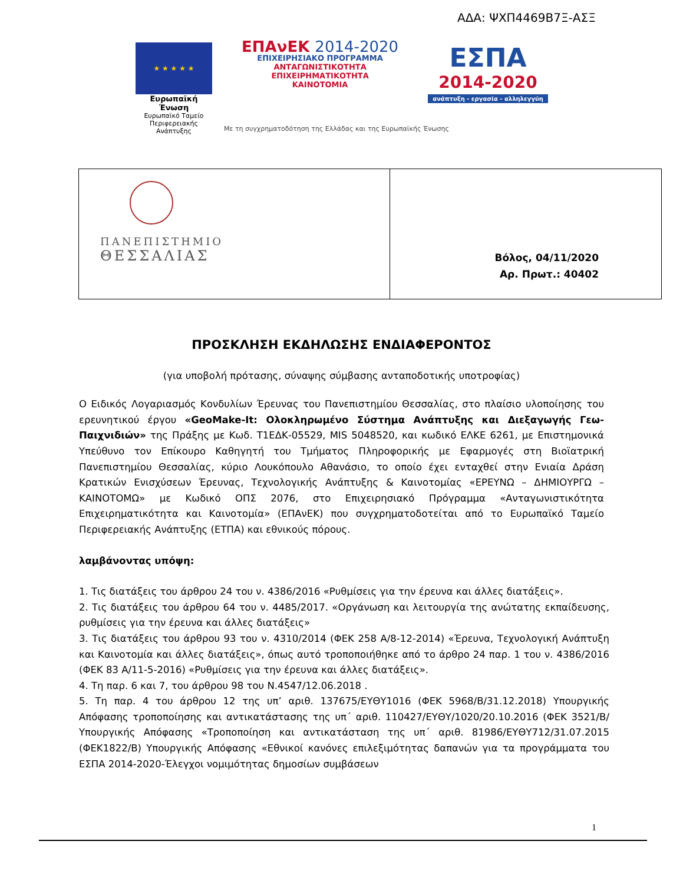ΑΔΑ: ΨΧΠ4469Β7Ξ-ΑΣΞ
★ ★ ★ ★ ★
Ευρωπαϊκή Ένωση
Ευρωπαϊκό Ταμείο
Περιφερειακής Ανάπτυξης
ΕΠΑνΕΚ 2014-2020
ΕΠΙΧΕΙΡΗΣΙΑΚΟ ΠΡΟΓΡΑΜΜΑ
ΑΝΤΑΓΩΝΙΣΤΙΚΟΤΗΤΑ
ΕΠΙΧΕΙΡΗΜΑΤΙΚΟΤΗΤΑ
ΚΑΙΝΟΤΟΜΙΑ
ΕΣΠΑ
2014-2020
ανάπτυξη - εργασία - αλληλεγγύη
Με τη συγχρηματοδότηση της Ελλάδας και της Ευρωπαϊκής Ένωσης
| ΠΑΝΕΠΙΣΤΗΜΙΟ ΘΕΣΣΑΛΙΑΣ | Βόλος, 04/11/2020 Αρ. Πρωτ.: 40402 |
ΠΡΟΣΚΛΗΣΗ ΕΚΔΗΛΩΣΗΣ ΕΝΔΙΑΦΕΡΟΝΤΟΣ
(για υποβολή πρότασης, σύναψης σύμβασης ανταποδοτικής υποτροφίας)
Ο Ειδικός Λογαριασμός Κονδυλίων Έρευνας του Πανεπιστημίου Θεσσαλίας, στο πλαίσιο υλοποίησης του ερευνητικού έργου «GeoMake-It: Ολοκληρωμένο Σύστημα Ανάπτυξης και Διεξαγωγής Γεω-Παιχνιδιών» της Πράξης με Κωδ. Τ1ΕΔΚ-05529, MIS 5048520, και κωδικό ΕΛΚΕ 6261, με Επιστημονικά Υπεύθυνο τον Επίκουρο Καθηγητή του Τμήματος Πληροφορικής με Εφαρμογές στη Βιοϊατρική Πανεπιστημίου Θεσσαλίας, κύριο Λουκόπουλο Αθανάσιο, το οποίο έχει ενταχθεί στην Ενιαία Δράση Κρατικών Ενισχύσεων Έρευνας, Τεχνολογικής Ανάπτυξης & Καινοτομίας «ΕΡΕΥΝΩ – ΔΗΜΙΟΥΡΓΩ – ΚΑΙΝΟΤΟΜΩ» με Κωδικό ΟΠΣ 2076, στο Επιχειρησιακό Πρόγραμμα «Ανταγωνιστικότητα Επιχειρηματικότητα και Καινοτομία» (ΕΠΑνΕΚ) που συγχρηματοδοτείται από το Ευρωπαϊκό Ταμείο Περιφερειακής Ανάπτυξης (ΕΤΠΑ) και εθνικούς πόρους.
λαμβάνοντας υπόψη:
1. Τις διατάξεις του άρθρου 24 του ν. 4386/2016 «Ρυθμίσεις για την έρευνα και άλλες διατάξεις».
2. Τις διατάξεις του άρθρου 64 του ν. 4485/2017. «Οργάνωση και λειτουργία της ανώτατης εκπαίδευσης, ρυθμίσεις για την έρευνα και άλλες διατάξεις»
3. Τις διατάξεις του άρθρου 93 του ν. 4310/2014 (ΦΕΚ 258 Α/8-12-2014) «Έρευνα, Τεχνολογική Ανάπτυξη και Καινοτομία και άλλες διατάξεις», όπως αυτό τροποποιήθηκε από το άρθρο 24 παρ. 1 του ν. 4386/2016 (ΦΕΚ 83 Α/11-5-2016) «Ρυθμίσεις για την έρευνα και άλλες διατάξεις».
4. Τη παρ. 6 και 7, του άρθρου 98 του Ν.4547/12.06.2018 .
5. Τη παρ. 4 του άρθρου 12 της υπ’ αριθ. 137675/ΕΥΘΥ1016 (ΦΕΚ 5968/Β/31.12.2018) Υπουργικής Απόφασης τροποποίησης και αντικατάστασης της υπ΄ αριθ. 110427/ΕΥΘΥ/1020/20.10.2016 (ΦΕΚ 3521/Β/Υπουργικής Απόφασης «Τροποποίηση και αντικατάσταση της υπ΄ αριθ. 81986/ΕΥΘΥ712/31.07.2015 (ΦΕΚ1822/Β) Υπουργικής Απόφασης «Εθνικοί κανόνες επιλεξιμότητας δαπανών για τα προγράμματα του ΕΣΠΑ 2014-2020-Έλεγχοι νομιμότητας δημοσίων συμβάσεων
1